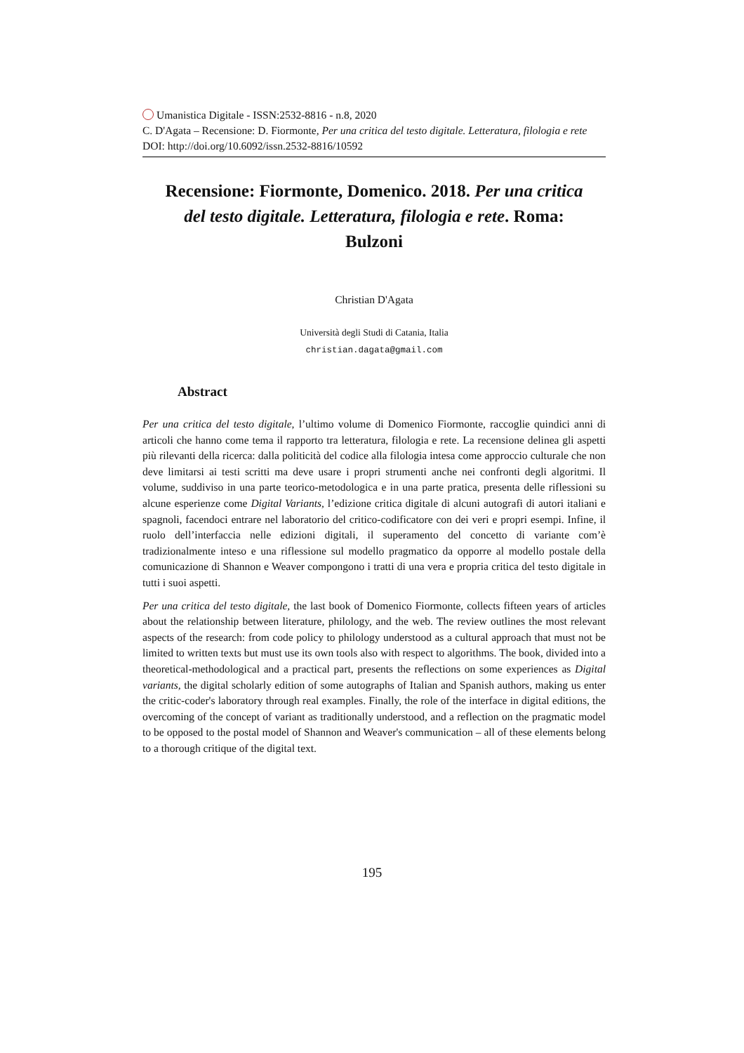Umanistica Digitale - ISSN:2532-8816 - n.8, 2020
C. D'Agata – Recensione: D. Fiormonte, Per una critica del testo digitale. Letteratura, filologia e rete
DOI: http://doi.org/10.6092/issn.2532-8816/10592
Recensione: Fiormonte, Domenico. 2018. Per una critica del testo digitale. Letteratura, filologia e rete. Roma: Bulzoni
Christian D'Agata
Università degli Studi di Catania, Italia
christian.dagata@gmail.com
Abstract
Per una critica del testo digitale, l’ultimo volume di Domenico Fiormonte, raccoglie quindici anni di articoli che hanno come tema il rapporto tra letteratura, filologia e rete. La recensione delinea gli aspetti più rilevanti della ricerca: dalla politicità del codice alla filologia intesa come approccio culturale che non deve limitarsi ai testi scritti ma deve usare i propri strumenti anche nei confronti degli algoritmi. Il volume, suddiviso in una parte teorico-metodologica e in una parte pratica, presenta delle riflessioni su alcune esperienze come Digital Variants, l’edizione critica digitale di alcuni autografi di autori italiani e spagnoli, facendoci entrare nel laboratorio del critico-codificatore con dei veri e propri esempi. Infine, il ruolo dell’interfaccia nelle edizioni digitali, il superamento del concetto di variante com’è tradizionalmente inteso e una riflessione sul modello pragmatico da opporre al modello postale della comunicazione di Shannon e Weaver compongono i tratti di una vera e propria critica del testo digitale in tutti i suoi aspetti.
Per una critica del testo digitale, the last book of Domenico Fiormonte, collects fifteen years of articles about the relationship between literature, philology, and the web. The review outlines the most relevant aspects of the research: from code policy to philology understood as a cultural approach that must not be limited to written texts but must use its own tools also with respect to algorithms. The book, divided into a theoretical-methodological and a practical part, presents the reflections on some experiences as Digital variants, the digital scholarly edition of some autographs of Italian and Spanish authors, making us enter the critic-coder's laboratory through real examples. Finally, the role of the interface in digital editions, the overcoming of the concept of variant as traditionally understood, and a reflection on the pragmatic model to be opposed to the postal model of Shannon and Weaver's communication – all of these elements belong to a thorough critique of the digital text.
195